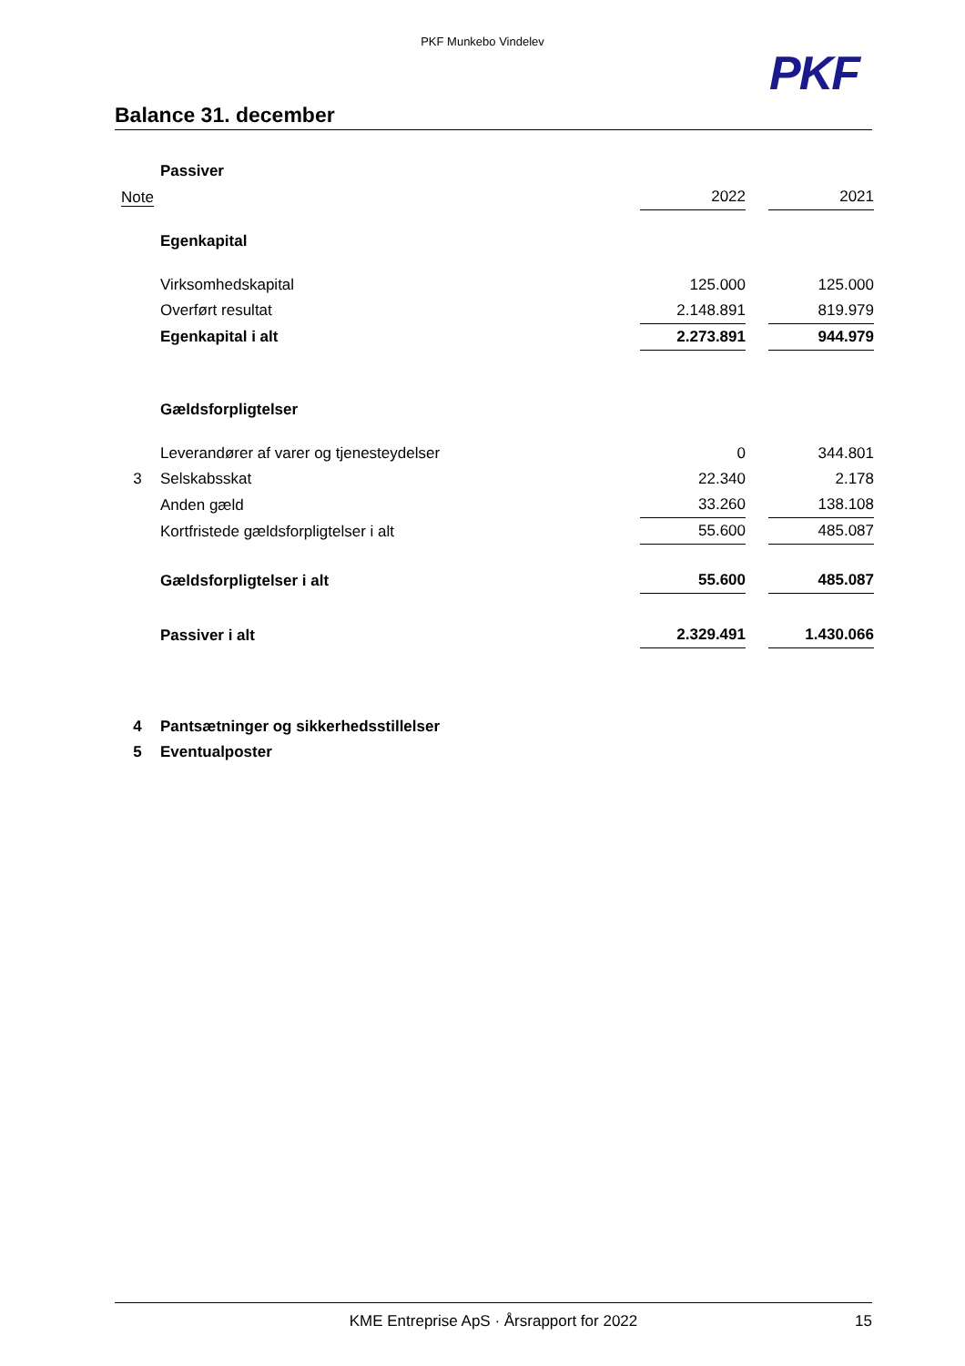PKF Munkebo Vindelev
PKF
Balance 31. december
| | Passiver | | | |
| Note | | 2022 | | 2021 |
| | Egenkapital | | | |
| | Virksomhedskapital | 125.000 | | 125.000 |
| | Overført resultat | 2.148.891 | | 819.979 |
| | Egenkapital i alt | 2.273.891 | | 944.979 |
| | Gældsforpligtelser | | | |
| | Leverandører af varer og tjenesteydelser | 0 | | 344.801 |
| 3 | Selskabsskat | 22.340 | | 2.178 |
| | Anden gæld | 33.260 | | 138.108 |
| | Kortfristede gældsforpligtelser i alt | 55.600 | | 485.087 |
| | Gældsforpligtelser i alt | 55.600 | | 485.087 |
| | Passiver i alt | 2.329.491 | | 1.430.066 |
| 4 | Pantsætninger og sikkerhedsstillelser | | | |
| 5 | Eventualposter | | | |
KME Entreprise ApS · Årsrapport for 2022 15